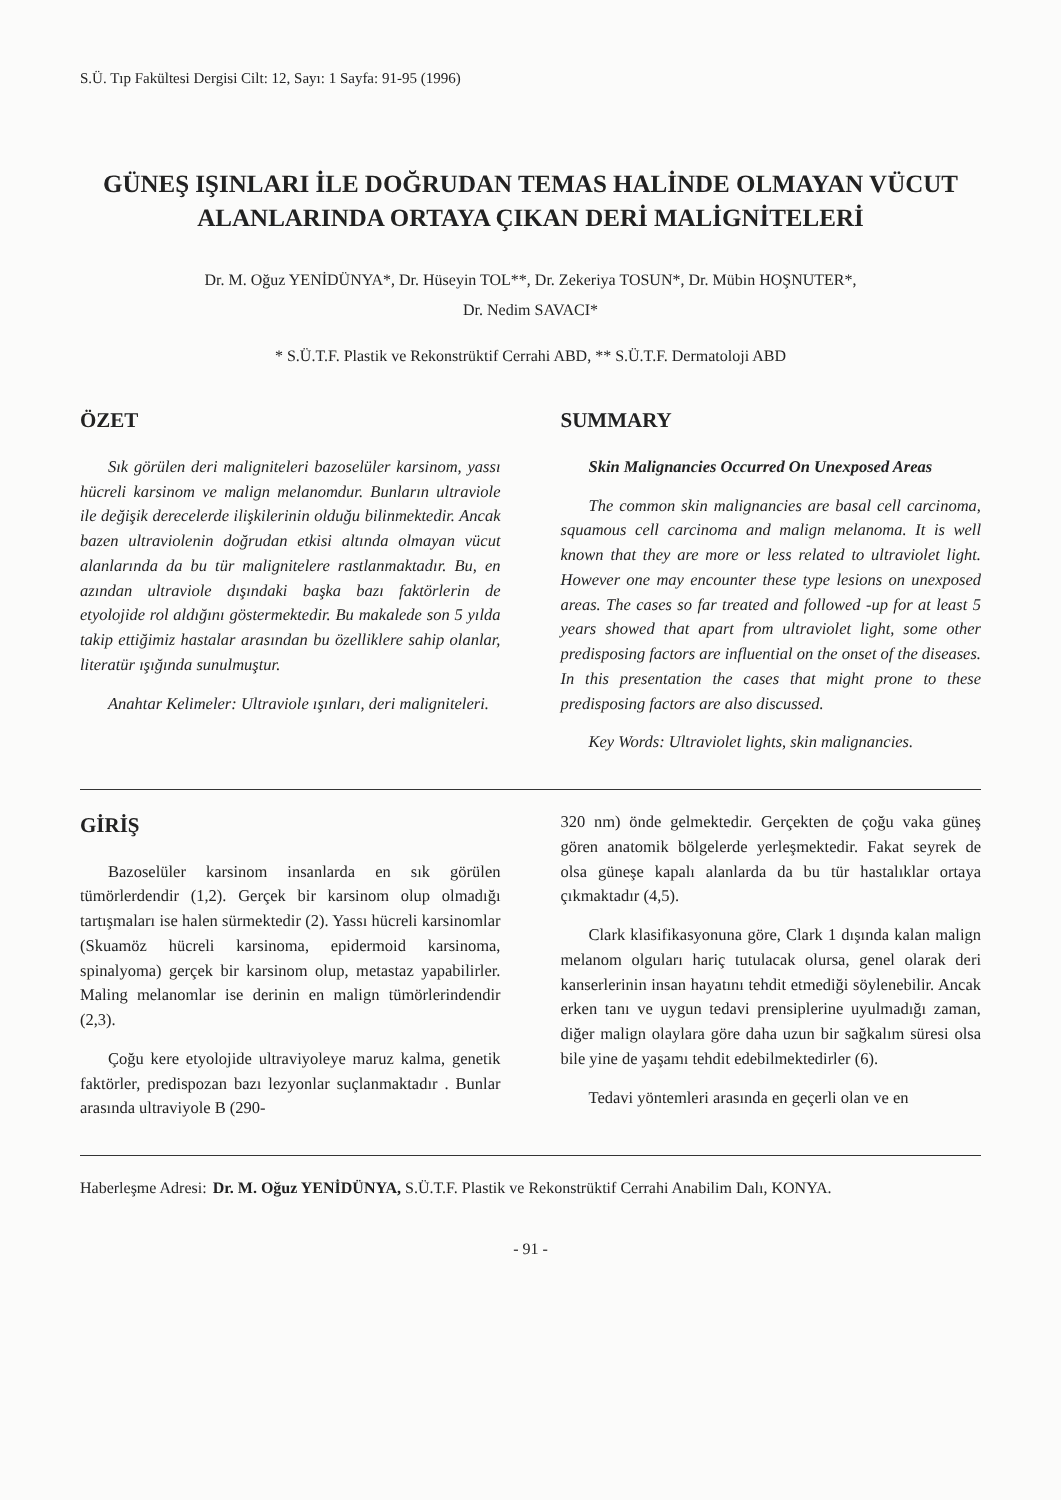S.Ü. Tıp Fakültesi Dergisi Cilt: 12, Sayı: 1 Sayfa: 91-95 (1996)
GÜNEŞ IŞINLARI İLE DOĞRUDAN TEMAS HALİNDE OLMAYAN VÜCUT ALANLARINDA ORTAYA ÇIKAN DERİ MALİGNİTELERİ
Dr. M. Oğuz YENİDÜNYA*, Dr. Hüseyin TOL**, Dr. Zekeriya TOSUN*, Dr. Mübin HOŞNUTER*,
Dr. Nedim SAVACI*
* S.Ü.T.F. Plastik ve Rekonstrüktif Cerrahi ABD, ** S.Ü.T.F. Dermatoloji ABD
ÖZET
Sık görülen deri maligniteleri bazoselüler karsinom, yassı hücreli karsinom ve malign melanomdur. Bunların ultraviole ile değişik derecelerde ilişkilerinin olduğu bilinmektedir. Ancak bazen ultraviolenin doğrudan etkisi altında olmayan vücut alanlarında da bu tür malignitelere rastlanmaktadır. Bu, en azından ultraviole dışındaki başka bazı faktörlerin de etyolojide rol aldığını göstermektedir. Bu makalede son 5 yılda takip ettiğimiz hastalar arasından bu özelliklere sahip olanlar, literatür ışığında sunulmuştur.
Anahtar Kelimeler: Ultraviole ışınları, deri maligniteleri.
SUMMARY
Skin Malignancies Occurred On Unexposed Areas
The common skin malignancies are basal cell carcinoma, squamous cell carcinoma and malign melanoma. It is well known that they are more or less related to ultraviolet light. However one may encounter these type lesions on unexposed areas. The cases so far treated and followed -up for at least 5 years showed that apart from ultraviolet light, some other predisposing factors are influential on the onset of the diseases. In this presentation the cases that might prone to these predisposing factors are also discussed.
Key Words: Ultraviolet lights, skin malignancies.
GİRİŞ
Bazoselüler karsinom insanlarda en sık görülen tümörlerdendir (1,2). Gerçek bir karsinom olup olmadığı tartışmaları ise halen sürmektedir (2). Yassı hücreli karsinomlar (Skuamöz hücreli karsinoma, epidermoid karsinoma, spinalyoma) gerçek bir karsinom olup, metastaz yapabilirler. Maling melanomlar ise derinin en malign tümörlerindendir (2,3).
Çoğu kere etyolojide ultraviyoleye maruz kalma, genetik faktörler, predispozan bazı lezyonlar suçlanmaktadır . Bunlar arasında ultraviyole B (290-
320 nm) önde gelmektedir. Gerçekten de çoğu vaka güneş gören anatomik bölgelerde yerleşmektedir. Fakat seyrek de olsa güneşe kapalı alanlarda da bu tür hastalıklar ortaya çıkmaktadır (4,5).
Clark klasifikasyonuna göre, Clark 1 dışında kalan malign melanom olguları hariç tutulacak olursa, genel olarak deri kanserlerinin insan hayatını tehdit etmediği söylenebilir. Ancak erken tanı ve uygun tedavi prensiplerine uyulmadığı zaman, diğer malign olaylara göre daha uzun bir sağkalım süresi olsa bile yine de yaşamı tehdit edebilmektedirler (6).
Tedavi yöntemleri arasında en geçerli olan ve en
Haberleşme Adresi: Dr. M. Oğuz YENİDÜNYA, S.Ü.T.F. Plastik ve Rekonstrüktif Cerrahi Anabilim Dalı, KONYA.
- 91 -